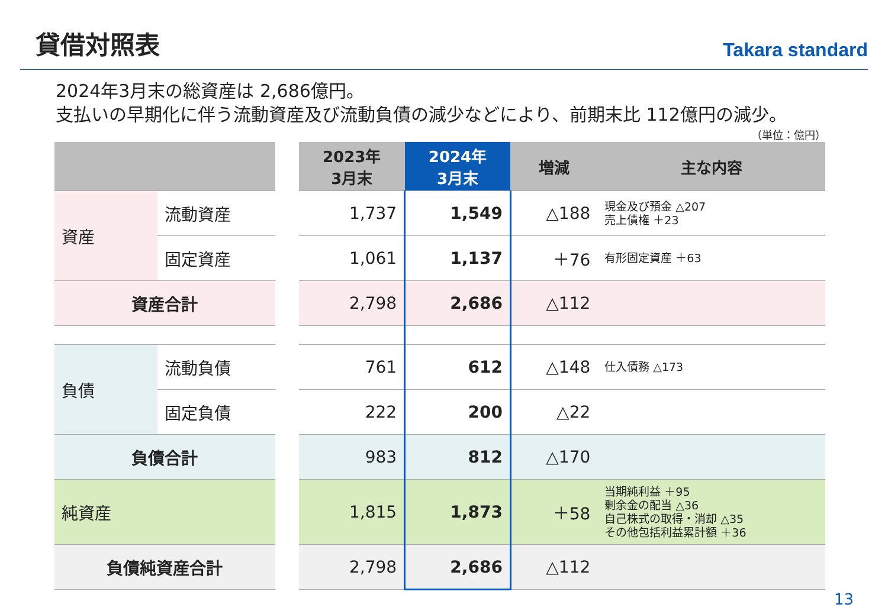貸借対照表
Takara standard
2024年3月末の総資産は 2,686億円。
支払いの早期化に伴う流動資産及び流動負債の減少などにより、前期末比 112億円の減少。
（単位：億円）
| | | | 2023年 3月末 | 2024年 3月末 | 増減 | 主な内容 |
| --- | --- | --- | --- | --- | --- | --- |
| 資産 | 流動資産 | | 1,737 | 1,549 | △188 | 現金及び預金 △207 売上債権 ＋23 |
| | 固定資産 | | 1,061 | 1,137 | ＋76 | 有形固定資産 ＋63 |
| 資産合計 | | | 2,798 | 2,686 | △112 | |
| 負債 | 流動負債 | | 761 | 612 | △148 | 仕入債務 △173 |
| | 固定負債 | | 222 | 200 | △22 | |
| 負債合計 | | | 983 | 812 | △170 | |
| 純資産 | | | 1,815 | 1,873 | ＋58 | 当期純利益 ＋95 剰余金の配当 △36 自己株式の取得・消却 △35 その他包括利益累計額 ＋36 |
| 負債純資産合計 | | | 2,798 | 2,686 | △112 | |
13